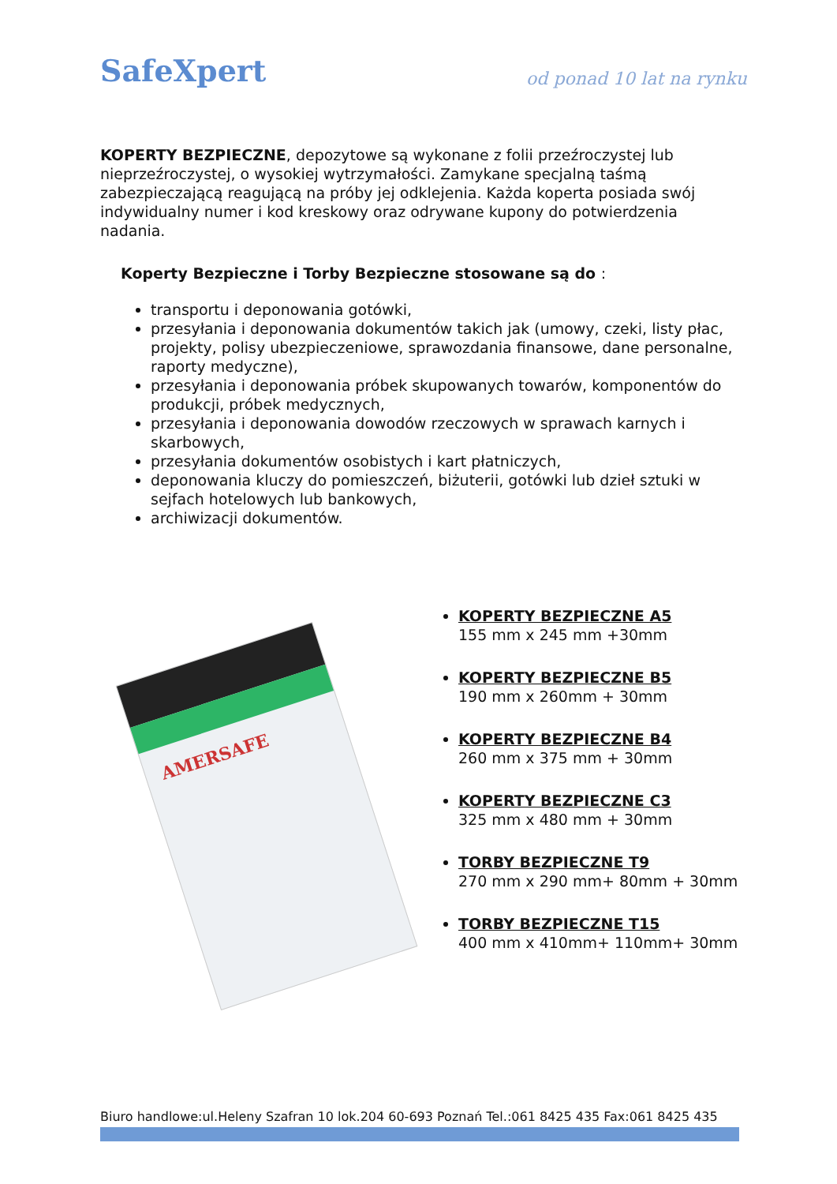SafeXpert
od ponad 10 lat na rynku
KOPERTY BEZPIECZNE, depozytowe są wykonane z folii przeźroczystej lub nieprzeźroczystej, o wysokiej wytrzymałości. Zamykane specjalną taśmą zabezpieczającą reagującą na próby jej odklejenia. Każda koperta posiada swój indywidualny numer i kod kreskowy oraz odrywane kupony do potwierdzenia nadania.
Koperty Bezpieczne i Torby Bezpieczne stosowane są do :
transportu i deponowania gotówki,
przesyłania i deponowania dokumentów takich jak (umowy, czeki, listy płac, projekty, polisy ubezpieczeniowe, sprawozdania finansowe, dane personalne, raporty medyczne),
przesyłania i deponowania próbek skupowanych towarów, komponentów do produkcji, próbek medycznych,
przesyłania i deponowania dowodów rzeczowych w sprawach karnych i skarbowych,
przesyłania dokumentów osobistych i kart płatniczych,
deponowania kluczy do pomieszczeń, biżuterii, gotówki lub dzieł sztuki w sejfach hotelowych lub bankowych,
archiwizacji dokumentów.
AMERSAFE
KOPERTY BEZPIECZNE A5
155 mm x 245 mm +30mm
KOPERTY BEZPIECZNE B5
190 mm x 260mm + 30mm
KOPERTY BEZPIECZNE B4
260 mm x 375 mm + 30mm
KOPERTY BEZPIECZNE C3
325 mm x 480 mm + 30mm
TORBY BEZPIECZNE T9
270 mm x 290 mm+ 80mm + 30mm
TORBY BEZPIECZNE T15
400 mm x 410mm+ 110mm+ 30mm
Biuro handlowe:ul.Heleny Szafran 10 lok.204 60-693 Poznań Tel.:061 8425 435 Fax:061 8425 435